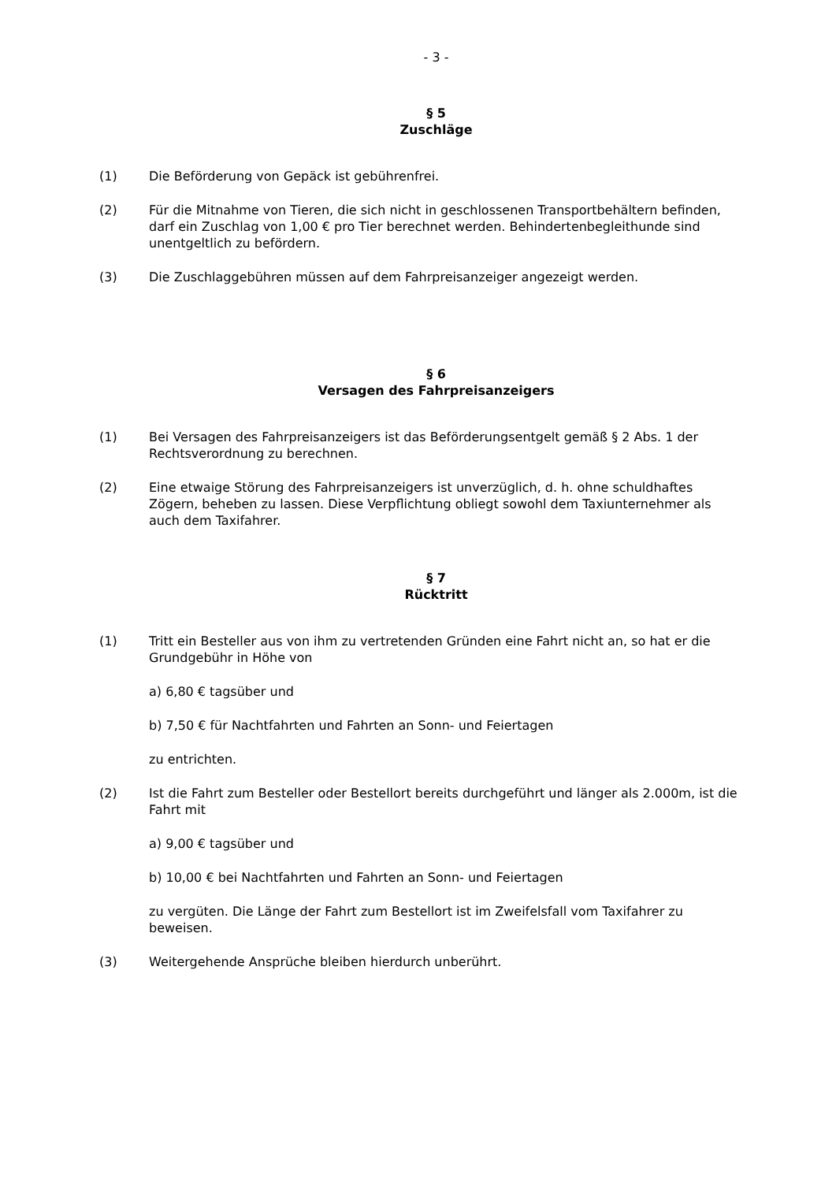- 3 -
§ 5
Zuschläge
(1) Die Beförderung von Gepäck ist gebührenfrei.
(2) Für die Mitnahme von Tieren, die sich nicht in geschlossenen Transportbehältern befinden, darf ein Zuschlag von 1,00 € pro Tier berechnet werden. Behindertenbegleithunde sind unentgeltlich zu befördern.
(3) Die Zuschlaggebühren müssen auf dem Fahrpreisanzeiger angezeigt werden.
§ 6
Versagen des Fahrpreisanzeigers
(1) Bei Versagen des Fahrpreisanzeigers ist das Beförderungsentgelt gemäß § 2 Abs. 1 der Rechtsverordnung zu berechnen.
(2) Eine etwaige Störung des Fahrpreisanzeigers ist unverzüglich, d. h. ohne schuldhaftes Zögern, beheben zu lassen. Diese Verpflichtung obliegt sowohl dem Taxiunternehmer als auch dem Taxifahrer.
§ 7
Rücktritt
(1) Tritt ein Besteller aus von ihm zu vertretenden Gründen eine Fahrt nicht an, so hat er die Grundgebühr in Höhe von
a) 6,80 € tagsüber und
b) 7,50 € für Nachtfahrten und Fahrten an Sonn- und Feiertagen
zu entrichten.
(2) Ist die Fahrt zum Besteller oder Bestellort bereits durchgeführt und länger als 2.000m, ist die Fahrt mit
a) 9,00 € tagsüber und
b) 10,00 € bei Nachtfahrten und Fahrten an Sonn- und Feiertagen
zu vergüten. Die Länge der Fahrt zum Bestellort ist im Zweifelsfall vom Taxifahrer zu beweisen.
(3) Weitergehende Ansprüche bleiben hierdurch unberührt.